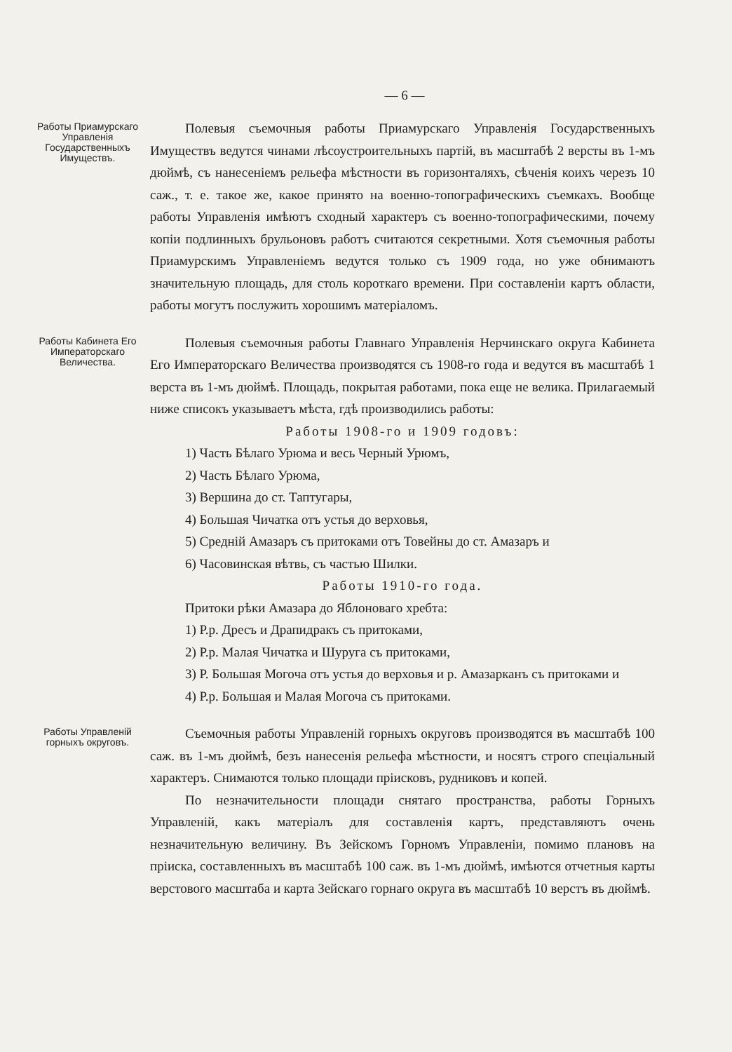— 6 —
Работы Приамурскаго Управленія Государственныхъ Имуществъ.
Полевыя съемочныя работы Приамурскаго Управленія Государственныхъ Имуществъ ведутся чинами лѣсоустроительныхъ партій, въ масштабѣ 2 версты въ 1-мъ дюймѣ, съ нанесеніемъ рельефа мѣстности въ горизонталяхъ, сѣченія коихъ черезъ 10 саж., т. е. такое же, какое принято на военно-топографическихъ съемкахъ. Вообще работы Управленія имѣютъ сходный характеръ съ военно-топографическими, почему копіи подлинныхъ брульоновъ работъ считаются секретными. Хотя съемочныя работы Приамурскимъ Управленіемъ ведутся только съ 1909 года, но уже обнимаютъ значительную площадь, для столь короткаго времени. При составленіи картъ области, работы могутъ послужить хорошимъ матеріаломъ.
Работы Кабинета Его Императорскаго Величества.
Полевыя съемочныя работы Главнаго Управленія Нерчинскаго округа Кабинета Его Императорскаго Величества производятся съ 1908-го года и ведутся въ масштабѣ 1 верста въ 1-мъ дюймѣ. Площадь, покрытая работами, пока еще не велика. Прилагаемый ниже списокъ указываетъ мѣста, гдѣ производились работы:
Работы 1908-го и 1909 годовъ:
1) Часть Бѣлаго Урюма и весь Черный Урюмъ,
2) Часть Бѣлаго Урюма,
3) Вершина до ст. Таптугары,
4) Большая Чичатка отъ устья до верховья,
5) Среднiй Амазаръ съ притоками отъ Товейны до ст. Амазаръ и
6) Часовинская вѣтвь, съ частью Шилки.
Работы 1910-го года.
Притоки рѣки Амазара до Яблоноваго хребта:
1) Р.р. Дресъ и Драпидракъ съ притоками,
2) Р.р. Малая Чичатка и Шуруга съ притоками,
3) Р. Большая Могоча отъ устья до верховья и р. Амазарканъ съ притоками и
4) Р.р. Большая и Малая Могоча съ притоками.
Работы Управленій горныхъ округовъ.
Съемочныя работы Управленій горныхъ округовъ производятся въ масштабѣ 100 саж. въ 1-мъ дюймѣ, безъ нанесенія рельефа мѣстности, и носятъ строго спеціальный характеръ. Снимаются только площади пріисковъ, рудниковъ и копей.
По незначительности площади снятаго пространства, работы Горныхъ Управленій, какъ матеріалъ для составленія картъ, представляютъ очень незначительную величину. Въ Зейскомъ Горномъ Управленіи, помимо плановъ на пріиска, составленныхъ въ масштабѣ 100 саж. въ 1-мъ дюймѣ, имѣются отчетныя карты верстового масштаба и карта Зейскаго горнаго округа въ масштабѣ 10 верстъ въ дюймѣ.